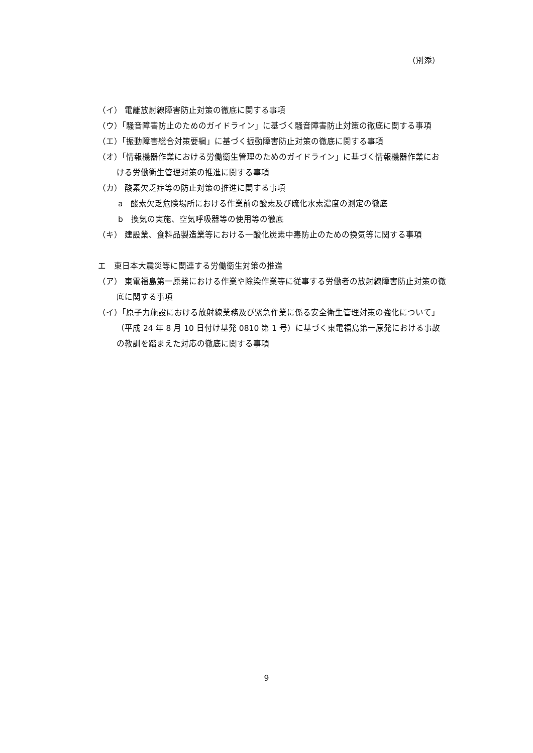（別添）
（イ） 電離放射線障害防止対策の徹底に関する事項
（ウ）「騒音障害防止のためのガイドライン」に基づく騒音障害防止対策の徹底に関する事項
（エ）「振動障害総合対策要綱」に基づく振動障害防止対策の徹底に関する事項
（オ）「情報機器作業における労働衛生管理のためのガイドライン」に基づく情報機器作業における労働衛生管理対策の推進に関する事項
（カ） 酸素欠乏症等の防止対策の推進に関する事項
a　酸素欠乏危険場所における作業前の酸素及び硫化水素濃度の測定の徹底
b　換気の実施、空気呼吸器等の使用等の徹底
（キ） 建設業、食料品製造業等における一酸化炭素中毒防止のための換気等に関する事項
エ　東日本大震災等に関連する労働衛生対策の推進
（ア） 東電福島第一原発における作業や除染作業等に従事する労働者の放射線障害防止対策の徹底に関する事項
（イ）「原子力施設における放射線業務及び緊急作業に係る安全衛生管理対策の強化について」（平成 24 年 8 月 10 日付け基発 0810 第 1 号）に基づく東電福島第一原発における事故の教訓を踏まえた対応の徹底に関する事項
9